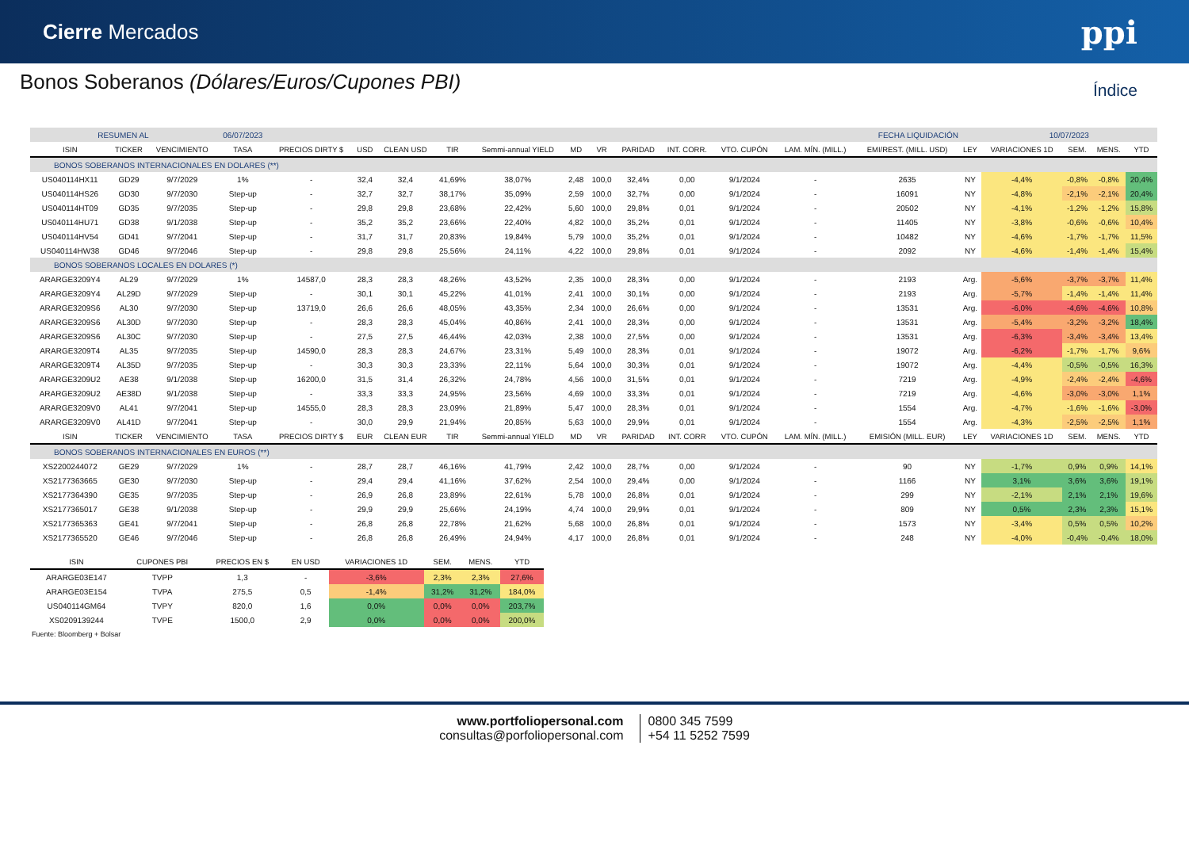Cierre Mercados ppi
Bonos Soberanos (Dólares/Euros/Cupones PBI)
Índice
| RESUMEN AL | | | 06/07/2023 | | | | | | | | | | | | FECHA LIQUIDACIÓN | | 10/07/2023 | | | |
| ISIN | TICKER | VENCIMIENTO | TASA | PRECIOS DIRTY $ | USD | CLEAN USD | TIR | Semmi-annual YIELD | MD | VR | PARIDAD | INT. CORR. | VTO. CUPÓN | LAM. MÍN. (MILL.) | EMI/REST. (MILL. USD) | LEY | VARIACIONES 1D | SEM. | MENS. | YTD |
| BONOS SOBERANOS INTERNACIONALES EN DOLARES (**) | | | | | | | | | | | | | | | | | | | | |
| US040114HX11 | GD29 | 9/7/2029 | 1% | - | 32,4 | 32,4 | 41,69% | 38,07% | 2,48 | 100,0 | 32,4% | 0,00 | 9/1/2024 | - | 2635 | NY | -4,4% | -0,8% | -0,8% | 20,4% |
| US040114HS26 | GD30 | 9/7/2030 | Step-up | - | 32,7 | 32,7 | 38,17% | 35,09% | 2,59 | 100,0 | 32,7% | 0,00 | 9/1/2024 | - | 16091 | NY | -4,8% | -2,1% | -2,1% | 20,4% |
| US040114HT09 | GD35 | 9/7/2035 | Step-up | - | 29,8 | 29,8 | 23,68% | 22,42% | 5,60 | 100,0 | 29,8% | 0,01 | 9/1/2024 | - | 20502 | NY | -4,1% | -1,2% | -1,2% | 15,8% |
| US040114HU71 | GD38 | 9/1/2038 | Step-up | - | 35,2 | 35,2 | 23,66% | 22,40% | 4,82 | 100,0 | 35,2% | 0,01 | 9/1/2024 | - | 11405 | NY | -3,8% | -0,6% | -0,6% | 10,4% |
| US040114HV54 | GD41 | 9/7/2041 | Step-up | - | 31,7 | 31,7 | 20,83% | 19,84% | 5,79 | 100,0 | 35,2% | 0,01 | 9/1/2024 | - | 10482 | NY | -4,6% | -1,7% | -1,7% | 11,5% |
| US040114HW38 | GD46 | 9/7/2046 | Step-up | - | 29,8 | 29,8 | 25,56% | 24,11% | 4,22 | 100,0 | 29,8% | 0,01 | 9/1/2024 | - | 2092 | NY | -4,6% | -1,4% | -1,4% | 15,4% |
| BONOS SOBERANOS LOCALES EN DOLARES (*) | | | | | | | | | | | | | | | | | | | | |
| ARARGE3209Y4 | AL29 | 9/7/2029 | 1% | 14587,0 | 28,3 | 28,3 | 48,26% | 43,52% | 2,35 | 100,0 | 28,3% | 0,00 | 9/1/2024 | - | 2193 | Arg. | -5,6% | -3,7% | -3,7% | 11,4% |
| ARARGE3209Y4 | AL29D | 9/7/2029 | Step-up | - | 30,1 | 30,1 | 45,22% | 41,01% | 2,41 | 100,0 | 30,1% | 0,00 | 9/1/2024 | - | 2193 | Arg. | -5,7% | -1,4% | -1,4% | 11,4% |
| ARARGE3209S6 | AL30 | 9/7/2030 | Step-up | 13719,0 | 26,6 | 26,6 | 48,05% | 43,35% | 2,34 | 100,0 | 26,6% | 0,00 | 9/1/2024 | - | 13531 | Arg. | -6,0% | -4,6% | -4,6% | 10,8% |
| ARARGE3209S6 | AL30D | 9/7/2030 | Step-up | - | 28,3 | 28,3 | 45,04% | 40,86% | 2,41 | 100,0 | 28,3% | 0,00 | 9/1/2024 | - | 13531 | Arg. | -5,4% | -3,2% | -3,2% | 18,4% |
| ARARGE3209S6 | AL30C | 9/7/2030 | Step-up | - | 27,5 | 27,5 | 46,44% | 42,03% | 2,38 | 100,0 | 27,5% | 0,00 | 9/1/2024 | - | 13531 | Arg. | -6,3% | -3,4% | -3,4% | 13,4% |
| ARARGE3209T4 | AL35 | 9/7/2035 | Step-up | 14590,0 | 28,3 | 28,3 | 24,67% | 23,31% | 5,49 | 100,0 | 28,3% | 0,01 | 9/1/2024 | - | 19072 | Arg. | -6,2% | -1,7% | -1,7% | 9,6% |
| ARARGE3209T4 | AL35D | 9/7/2035 | Step-up | - | 30,3 | 30,3 | 23,33% | 22,11% | 5,64 | 100,0 | 30,3% | 0,01 | 9/1/2024 | - | 19072 | Arg. | -4,4% | -0,5% | -0,5% | 16,3% |
| ARARGE3209U2 | AE38 | 9/1/2038 | Step-up | 16200,0 | 31,5 | 31,4 | 26,32% | 24,78% | 4,56 | 100,0 | 31,5% | 0,01 | 9/1/2024 | - | 7219 | Arg. | -4,9% | -2,4% | -2,4% | -4,6% |
| ARARGE3209U2 | AE38D | 9/1/2038 | Step-up | - | 33,3 | 33,3 | 24,95% | 23,56% | 4,69 | 100,0 | 33,3% | 0,01 | 9/1/2024 | - | 7219 | Arg. | -4,6% | -3,0% | -3,0% | 1,1% |
| ARARGE3209V0 | AL41 | 9/7/2041 | Step-up | 14555,0 | 28,3 | 28,3 | 23,09% | 21,89% | 5,47 | 100,0 | 28,3% | 0,01 | 9/1/2024 | - | 1554 | Arg. | -4,7% | -1,6% | -1,6% | -3,0% |
| ARARGE3209V0 | AL41D | 9/7/2041 | Step-up | - | 30,0 | 29,9 | 21,94% | 20,85% | 5,63 | 100,0 | 29,9% | 0,01 | 9/1/2024 | - | 1554 | Arg. | -4,3% | -2,5% | -2,5% | 1,1% |
| ISIN | TICKER | VENCIMIENTO | TASA | PRECIOS DIRTY $ | EUR | CLEAN EUR | TIR | Semmi-annual YIELD | MD | VR | PARIDAD | INT. CORR | VTO. CUPÓN | LAM. MÍN. (MILL.) | EMISIÓN (MILL. EUR) | LEY | VARIACIONES 1D | SEM. | MENS. | YTD |
| BONOS SOBERANOS INTERNACIONALES EN EUROS (**) | | | | | | | | | | | | | | | | | | | | |
| XS2200244072 | GE29 | 9/7/2029 | 1% | - | 28,7 | 28,7 | 46,16% | 41,79% | 2,42 | 100,0 | 28,7% | 0,00 | 9/1/2024 | - | 90 | NY | -1,7% | 0,9% | 0,9% | 14,1% |
| XS2177363665 | GE30 | 9/7/2030 | Step-up | - | 29,4 | 29,4 | 41,16% | 37,62% | 2,54 | 100,0 | 29,4% | 0,00 | 9/1/2024 | - | 1166 | NY | 3,1% | 3,6% | 3,6% | 19,1% |
| XS2177364390 | GE35 | 9/7/2035 | Step-up | - | 26,9 | 26,8 | 23,89% | 22,61% | 5,78 | 100,0 | 26,8% | 0,01 | 9/1/2024 | - | 299 | NY | -2,1% | 2,1% | 2,1% | 19,6% |
| XS2177365017 | GE38 | 9/1/2038 | Step-up | - | 29,9 | 29,9 | 25,66% | 24,19% | 4,74 | 100,0 | 29,9% | 0,01 | 9/1/2024 | - | 809 | NY | 0,5% | 2,3% | 2,3% | 15,1% |
| XS2177365363 | GE41 | 9/7/2041 | Step-up | - | 26,8 | 26,8 | 22,78% | 21,62% | 5,68 | 100,0 | 26,8% | 0,01 | 9/1/2024 | - | 1573 | NY | -3,4% | 0,5% | 0,5% | 10,2% |
| XS2177365520 | GE46 | 9/7/2046 | Step-up | - | 26,8 | 26,8 | 26,49% | 24,94% | 4,17 | 100,0 | 26,8% | 0,01 | 9/1/2024 | - | 248 | NY | -4,0% | -0,4% | -0,4% | 18,0% |
| ISIN | CUPONES PBI | PRECIOS EN $ | EN USD | VARIACIONES 1D | SEM. | MENS. | YTD |
| --- | --- | --- | --- | --- | --- | --- | --- |
| ARARGE03E147 | TVPP | 1,3 | - | -3,6% | 2,3% | 2,3% | 27,6% |
| ARARGE03E154 | TVPA | 275,5 | 0,5 | -1,4% | 31,2% | 31,2% | 184,0% |
| US040114GM64 | TVPY | 820,0 | 1,6 | 0,0% | 0,0% | 0,0% | 203,7% |
| XS0209139244 | TVPE | 1500,0 | 2,9 | 0,0% | 0,0% | 0,0% | 200,0% |
Fuente: Bloomberg + Bolsar
www.portfoliopersonal.com
consultas@porfoliopersonal.com
0800 345 7599
+54 11 5252 7599